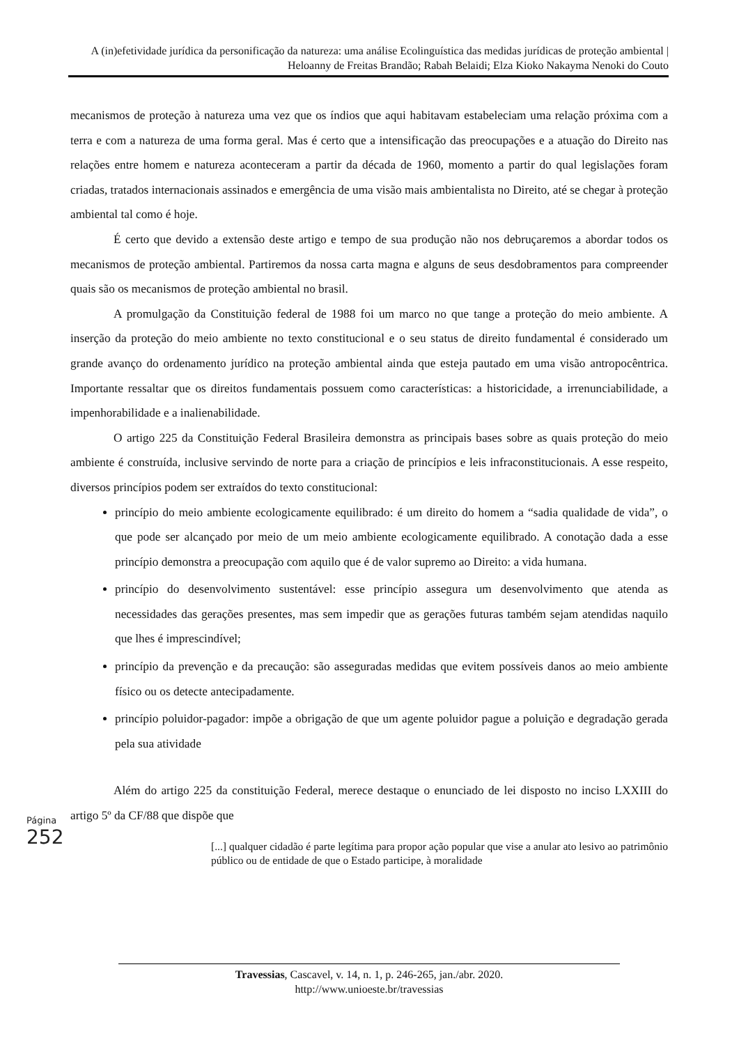A (in)efetividade jurídica da personificação da natureza: uma análise Ecolinguística das medidas jurídicas de proteção ambiental | Heloanny de Freitas Brandão; Rabah Belaidi; Elza Kioko Nakayma Nenoki do Couto
mecanismos de proteção à natureza uma vez que os índios que aqui habitavam estabeleciam uma relação próxima com a terra e com a natureza de uma forma geral. Mas é certo que a intensificação das preocupações e a atuação do Direito nas relações entre homem e natureza aconteceram a partir da década de 1960, momento a partir do qual legislações foram criadas, tratados internacionais assinados e emergência de uma visão mais ambientalista no Direito, até se chegar à proteção ambiental tal como é hoje.
É certo que devido a extensão deste artigo e tempo de sua produção não nos debruçaremos a abordar todos os mecanismos de proteção ambiental. Partiremos da nossa carta magna e alguns de seus desdobramentos para compreender quais são os mecanismos de proteção ambiental no brasil.
A promulgação da Constituição federal de 1988 foi um marco no que tange a proteção do meio ambiente. A inserção da proteção do meio ambiente no texto constitucional e o seu status de direito fundamental é considerado um grande avanço do ordenamento jurídico na proteção ambiental ainda que esteja pautado em uma visão antropocêntrica. Importante ressaltar que os direitos fundamentais possuem como características: a historicidade, a irrenunciabilidade, a impenhorabilidade e a inalienabilidade.
O artigo 225 da Constituição Federal Brasileira demonstra as principais bases sobre as quais proteção do meio ambiente é construída, inclusive servindo de norte para a criação de princípios e leis infraconstitucionais. A esse respeito, diversos princípios podem ser extraídos do texto constitucional:
princípio do meio ambiente ecologicamente equilibrado: é um direito do homem a “sadia qualidade de vida”, o que pode ser alcançado por meio de um meio ambiente ecologicamente equilibrado. A conotação dada a esse princípio demonstra a preocupação com aquilo que é de valor supremo ao Direito: a vida humana.
princípio do desenvolvimento sustentável: esse princípio assegura um desenvolvimento que atenda as necessidades das gerações presentes, mas sem impedir que as gerações futuras também sejam atendidas naquilo que lhes é imprescindível;
princípio da prevenção e da precaução: são asseguradas medidas que evitem possíveis danos ao meio ambiente físico ou os detecte antecipadamente.
princípio poluidor-pagador: impõe a obrigação de que um agente poluidor pague a poluição e degradação gerada pela sua atividade
Além do artigo 225 da constituição Federal, merece destaque o enunciado de lei disposto no inciso LXXIII do artigo 5º da CF/88 que dispõe que
[...] qualquer cidadão é parte legítima para propor ação popular que vise a anular ato lesivo ao patrimônio público ou de entidade de que o Estado participe, à moralidade
Página
252
Travessias, Cascavel, v. 14, n. 1, p. 246-265, jan./abr. 2020.
http://www.unioeste.br/travessias